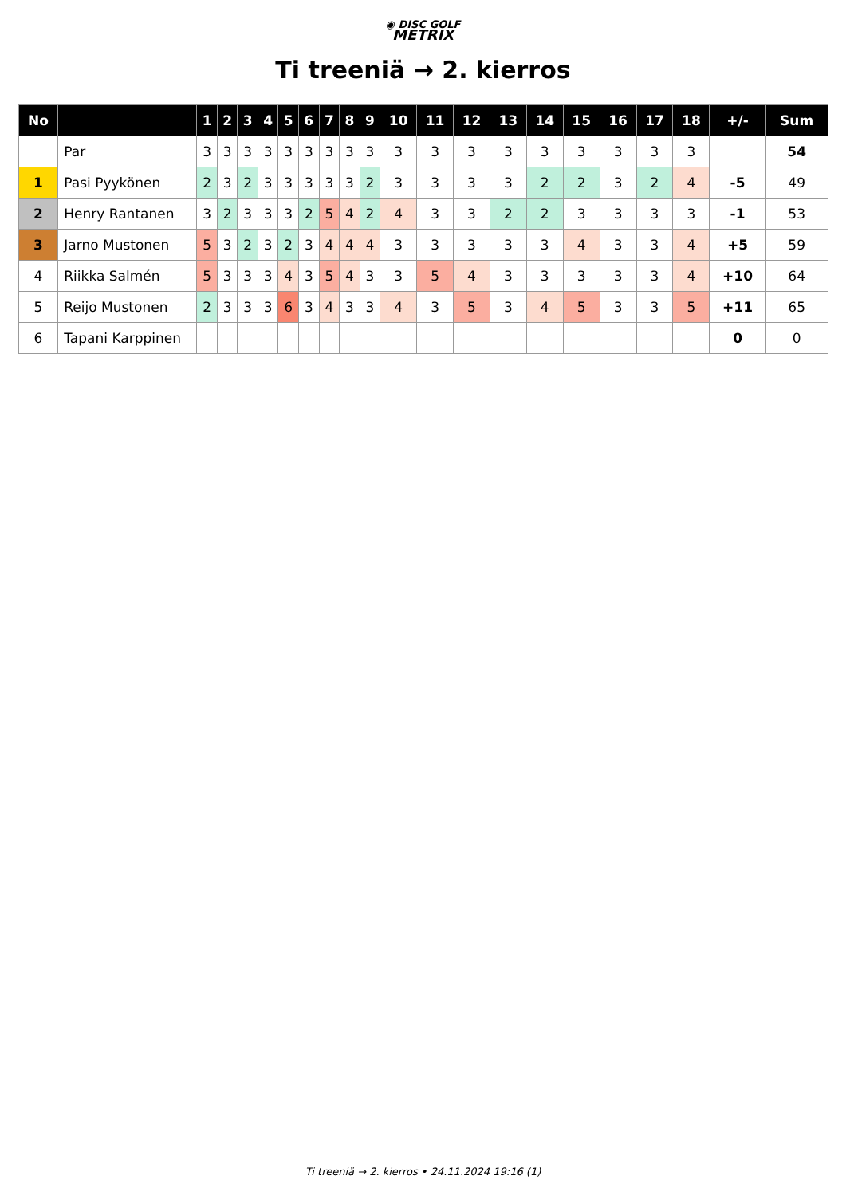◉ DISC GOLF
METRIX
Ti treeniä → 2. kierros
| No | | 1 | 2 | 3 | 4 | 5 | 6 | 7 | 8 | 9 | 10 | 11 | 12 | 13 | 14 | 15 | 16 | 17 | 18 | +/- | Sum |
| --- | --- | --- | --- | --- | --- | --- | --- | --- | --- | --- | --- | --- | --- | --- | --- | --- | --- | --- | --- | --- | --- |
| | Par | 3 | 3 | 3 | 3 | 3 | 3 | 3 | 3 | 3 | 3 | 3 | 3 | 3 | 3 | 3 | 3 | 3 | 3 | | 54 |
| 1 | Pasi Pyykönen | 2 | 3 | 2 | 3 | 3 | 3 | 3 | 3 | 2 | 3 | 3 | 3 | 3 | 2 | 2 | 3 | 2 | 4 | -5 | 49 |
| 2 | Henry Rantanen | 3 | 2 | 3 | 3 | 3 | 2 | 5 | 4 | 2 | 4 | 3 | 3 | 2 | 2 | 3 | 3 | 3 | 3 | -1 | 53 |
| 3 | Jarno Mustonen | 5 | 3 | 2 | 3 | 2 | 3 | 4 | 4 | 4 | 3 | 3 | 3 | 3 | 3 | 4 | 3 | 3 | 4 | +5 | 59 |
| 4 | Riikka Salmén | 5 | 3 | 3 | 3 | 4 | 3 | 5 | 4 | 3 | 3 | 5 | 4 | 3 | 3 | 3 | 3 | 3 | 4 | +10 | 64 |
| 5 | Reijo Mustonen | 2 | 3 | 3 | 3 | 6 | 3 | 4 | 3 | 3 | 4 | 3 | 5 | 3 | 4 | 5 | 3 | 3 | 5 | +11 | 65 |
| 6 | Tapani Karppinen | | | | | | | | | | | | | | | | | | | 0 | 0 |
Ti treeniä → 2. kierros • 24.11.2024 19:16 (1)